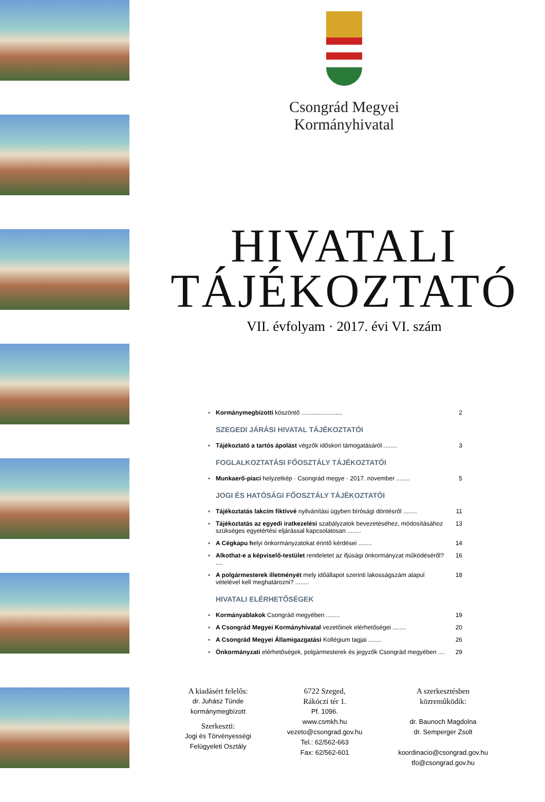Csongrád Megyei
Kormányhivatal
HIVATALI
TÁJÉKOZTATÓ
VII. évfolyam · 2017. évi VI. szám
▪ Kormánymegbízotti köszöntő ........................ 2
SZEGEDI JÁRÁSI HIVATAL TÁJÉKOZTATÓI
▪ Tájékoztató a tartós ápolást végzők időskori támogatásáról ........ 3
FOGLALKOZTATÁSI FŐOSZTÁLY TÁJÉKOZTATÓI
▪ Munkaerő-piaci helyzetkép · Csongrád megye · 2017. november ........ 5
JOGI ÉS HATÓSÁGI FŐOSZTÁLY TÁJÉKOZTATÓI
▪ Tájékoztatás lakcím fiktívvé nyilvánítási ügyben bírósági döntésről ........ 11
▪ Tájékoztatás az egyedi iratkezelési szabályzatok bevezetéséhez, módosításához szükséges egyetértési eljárással kapcsolatosan ........ 13
▪ A Cégkapu helyi önkormányzatokat érintő kérdései ........ 14
▪ Alkothat-e a képviselő-testület rendeletet az ifjúsági önkormányzat működéséről? .... 16
▪ A polgármesterek illetményét mely időállapot szerinti lakosságszám alapul vételével kell meghatározni? ........ 18
HIVATALI ELÉRHETŐSÉGEK
▪ Kormányablakok Csongrád megyében ........ 19
▪ A Csongrád Megyei Kormányhivatal vezetőinek elérhetőségei ........ 20
▪ A Csongrád Megyei Államigazgatási Kollégium tagjai ........ 26
▪ Önkormányzati elérhetőségek, polgármesterek és jegyzők Csongrád megyében .... 29
A kiadásért felelős:
dr. Juhász Tünde
kormánymegbízott
Szerkeszti:
Jogi és Törvényességi
Felügyeleti Osztály
6722 Szeged,
Rákóczi tér 1.
Pf. 1096.
www.csmkh.hu
vezeto@csongrad.gov.hu
Tel.: 62/562-663
Fax: 62/562-601
A szerkesztésben
közreműködik:
dr. Baunoch Magdolna
dr. Semperger Zsolt
koordinacio@csongrad.gov.hu
tfo@csongrad.gov.hu